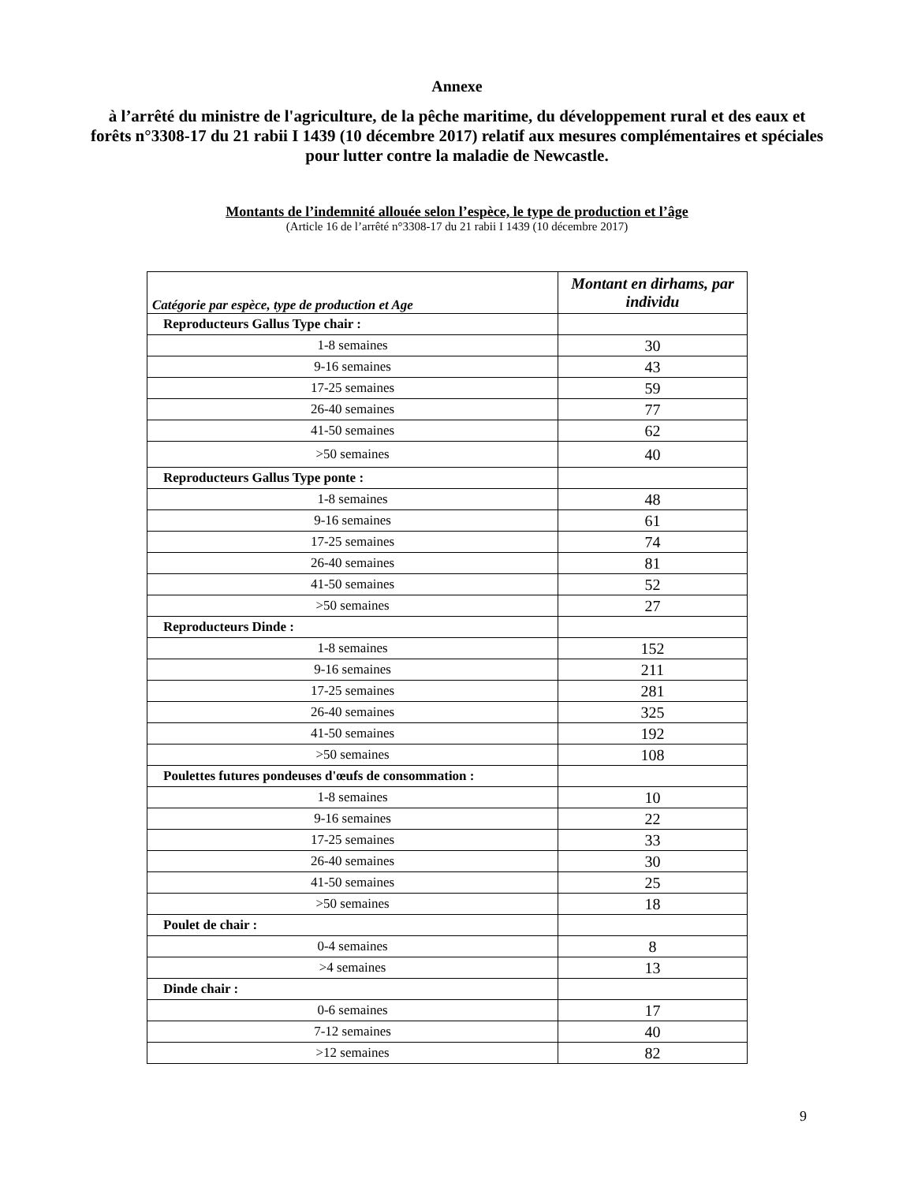Annexe
à l’arrêté du ministre de l'agriculture, de la pêche maritime, du développement rural et des eaux et forêts n°3308-17 du 21 rabii I 1439 (10 décembre 2017) relatif aux mesures complémentaires et spéciales pour lutter contre la maladie de Newcastle.
Montants de l’indemnité allouée selon l’espèce, le type de production et l’âge
(Article 16 de l’arrêté n°3308-17 du 21 rabii I 1439 (10 décembre 2017)
| Catégorie par espèce, type de production et Age | Montant en dirhams, par individu |
| --- | --- |
| Reproducteurs Gallus Type chair : | |
| 1-8 semaines | 30 |
| 9-16 semaines | 43 |
| 17-25 semaines | 59 |
| 26-40 semaines | 77 |
| 41-50 semaines | 62 |
| >50 semaines | 40 |
| Reproducteurs Gallus Type ponte : | |
| 1-8 semaines | 48 |
| 9-16 semaines | 61 |
| 17-25 semaines | 74 |
| 26-40 semaines | 81 |
| 41-50 semaines | 52 |
| >50 semaines | 27 |
| Reproducteurs Dinde : | |
| 1-8 semaines | 152 |
| 9-16 semaines | 211 |
| 17-25 semaines | 281 |
| 26-40 semaines | 325 |
| 41-50 semaines | 192 |
| >50 semaines | 108 |
| Poulettes futures pondeuses d'œufs de consommation : | |
| 1-8 semaines | 10 |
| 9-16 semaines | 22 |
| 17-25 semaines | 33 |
| 26-40 semaines | 30 |
| 41-50 semaines | 25 |
| >50 semaines | 18 |
| Poulet de chair : | |
| 0-4 semaines | 8 |
| >4 semaines | 13 |
| Dinde chair : | |
| 0-6 semaines | 17 |
| 7-12 semaines | 40 |
| >12 semaines | 82 |
9